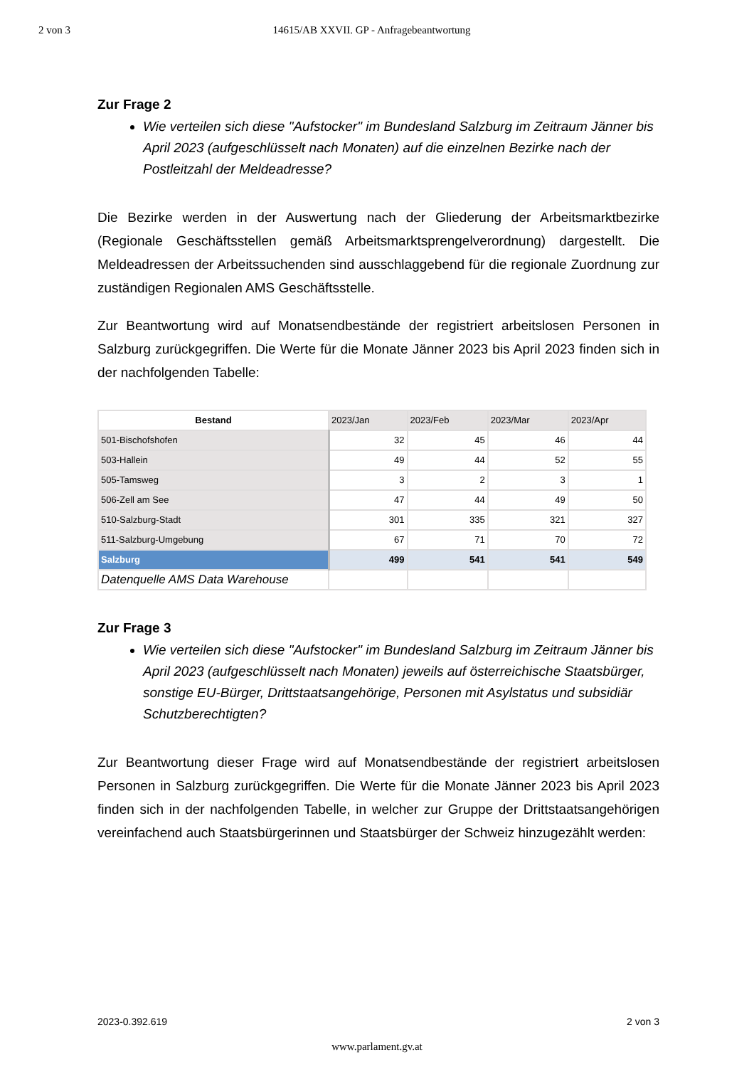2 von 3 14615/AB XXVII. GP - Anfragebeantwortung
Zur Frage 2
Wie verteilen sich diese "Aufstocker" im Bundesland Salzburg im Zeitraum Jänner bis April 2023 (aufgeschlüsselt nach Monaten) auf die einzelnen Bezirke nach der Postleitzahl der Meldeadresse?
Die Bezirke werden in der Auswertung nach der Gliederung der Arbeitsmarktbezirke (Regionale Geschäftsstellen gemäß Arbeitsmarktsprengelverordnung) dargestellt. Die Meldeadressen der Arbeitssuchenden sind ausschlaggebend für die regionale Zuordnung zur zuständigen Regionalen AMS Geschäftsstelle.
Zur Beantwortung wird auf Monatsendbestände der registriert arbeitslosen Personen in Salzburg zurückgegriffen. Die Werte für die Monate Jänner 2023 bis April 2023 finden sich in der nachfolgenden Tabelle:
| Bestand | 2023/Jan | 2023/Feb | 2023/Mar | 2023/Apr |
| --- | --- | --- | --- | --- |
| 501-Bischofshofen | 32 | 45 | 46 | 44 |
| 503-Hallein | 49 | 44 | 52 | 55 |
| 505-Tamsweg | 3 | 2 | 3 | 1 |
| 506-Zell am See | 47 | 44 | 49 | 50 |
| 510-Salzburg-Stadt | 301 | 335 | 321 | 327 |
| 511-Salzburg-Umgebung | 67 | 71 | 70 | 72 |
| Salzburg | 499 | 541 | 541 | 549 |
| Datenquelle AMS Data Warehouse | | | | |
Zur Frage 3
Wie verteilen sich diese "Aufstocker" im Bundesland Salzburg im Zeitraum Jänner bis April 2023 (aufgeschlüsselt nach Monaten) jeweils auf österreichische Staatsbürger, sonstige EU-Bürger, Drittstaatsangehörige, Personen mit Asylstatus und subsidiär Schutzberechtigten?
Zur Beantwortung dieser Frage wird auf Monatsendbestände der registriert arbeitslosen Personen in Salzburg zurückgegriffen. Die Werte für die Monate Jänner 2023 bis April 2023 finden sich in der nachfolgenden Tabelle, in welcher zur Gruppe der Drittstaatsangehörigen vereinfachend auch Staatsbürgerinnen und Staatsbürger der Schweiz hinzugezählt werden:
2023-0.392.619 2 von 3
www.parlament.gv.at